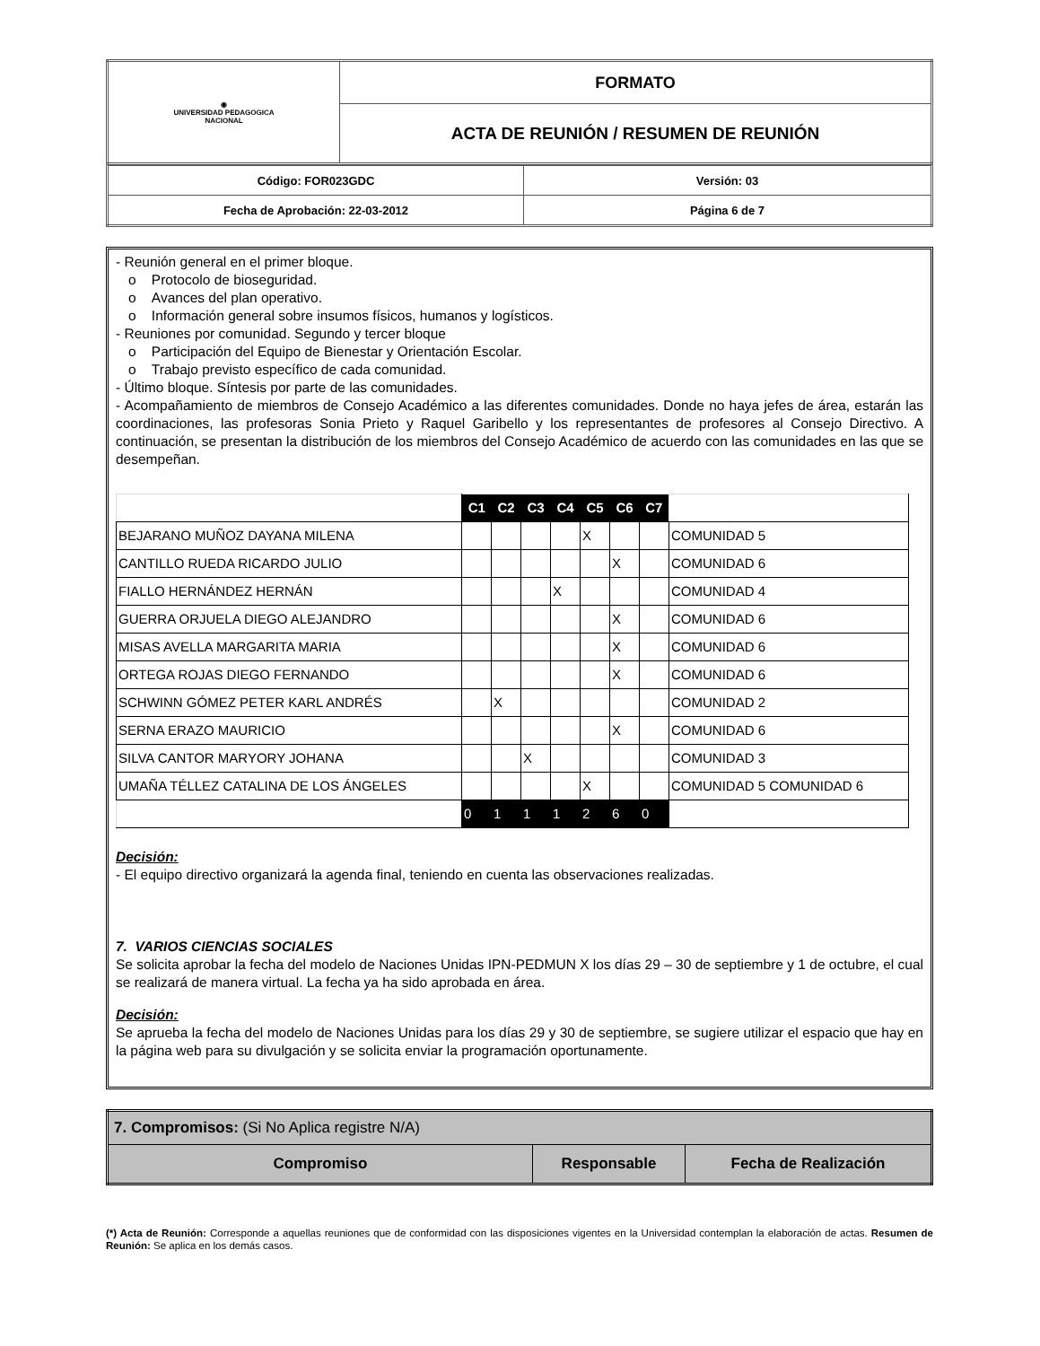| ◉ UNIVERSIDAD PEDAGOGICA NACIONAL | FORMATO |
| | ACTA DE REUNIÓN / RESUMEN DE REUNIÓN |
| Código: FOR023GDC | Versión: 03 |
| Fecha de Aprobación: 22-03-2012 | Página 6 de 7 |
- Reunión general en el primer bloque.
o Protocolo de bioseguridad.
o Avances del plan operativo.
o Información general sobre insumos físicos, humanos y logísticos.
- Reuniones por comunidad. Segundo y tercer bloque
o Participación del Equipo de Bienestar y Orientación Escolar.
o Trabajo previsto específico de cada comunidad.
- Último bloque. Síntesis por parte de las comunidades.
- Acompañamiento de miembros de Consejo Académico a las diferentes comunidades. Donde no haya jefes de área, estarán las coordinaciones, las profesoras Sonia Prieto y Raquel Garibello y los representantes de profesores al Consejo Directivo. A continuación, se presentan la distribución de los miembros del Consejo Académico de acuerdo con las comunidades en las que se desempeñan.
| | C1 | C2 | C3 | C4 | C5 | C6 | C7 | |
| BEJARANO MUÑOZ DAYANA MILENA | | | | | X | | | COMUNIDAD 5 |
| CANTILLO RUEDA RICARDO JULIO | | | | | | X | | COMUNIDAD 6 |
| FIALLO HERNÁNDEZ HERNÁN | | | | X | | | | COMUNIDAD 4 |
| GUERRA ORJUELA DIEGO ALEJANDRO | | | | | | X | | COMUNIDAD 6 |
| MISAS AVELLA MARGARITA MARIA | | | | | | X | | COMUNIDAD 6 |
| ORTEGA ROJAS DIEGO FERNANDO | | | | | | X | | COMUNIDAD 6 |
| SCHWINN GÓMEZ PETER KARL ANDRÉS | | X | | | | | | COMUNIDAD 2 |
| SERNA ERAZO MAURICIO | | | | | | X | | COMUNIDAD 6 |
| SILVA CANTOR MARYORY JOHANA | | | X | | | | | COMUNIDAD 3 |
| UMAÑA TÉLLEZ CATALINA DE LOS ÁNGELES | | | | | X | | | COMUNIDAD 5 COMUNIDAD 6 |
| | 0 | 1 | 1 | 1 | 2 | 6 | 0 | |
Decisión:
- El equipo directivo organizará la agenda final, teniendo en cuenta las observaciones realizadas.
7. VARIOS CIENCIAS SOCIALES
Se solicita aprobar la fecha del modelo de Naciones Unidas IPN-PEDMUN X los días 29 – 30 de septiembre y 1 de octubre, el cual se realizará de manera virtual. La fecha ya ha sido aprobada en área.
Decisión:
Se aprueba la fecha del modelo de Naciones Unidas para los días 29 y 30 de septiembre, se sugiere utilizar el espacio que hay en la página web para su divulgación y se solicita enviar la programación oportunamente.
| 7. Compromisos: (Si No Aplica registre N/A) | | |
| Compromiso | Responsable | Fecha de Realización |
(*) Acta de Reunión: Corresponde a aquellas reuniones que de conformidad con las disposiciones vigentes en la Universidad contemplan la elaboración de actas. Resumen de Reunión: Se aplica en los demás casos.